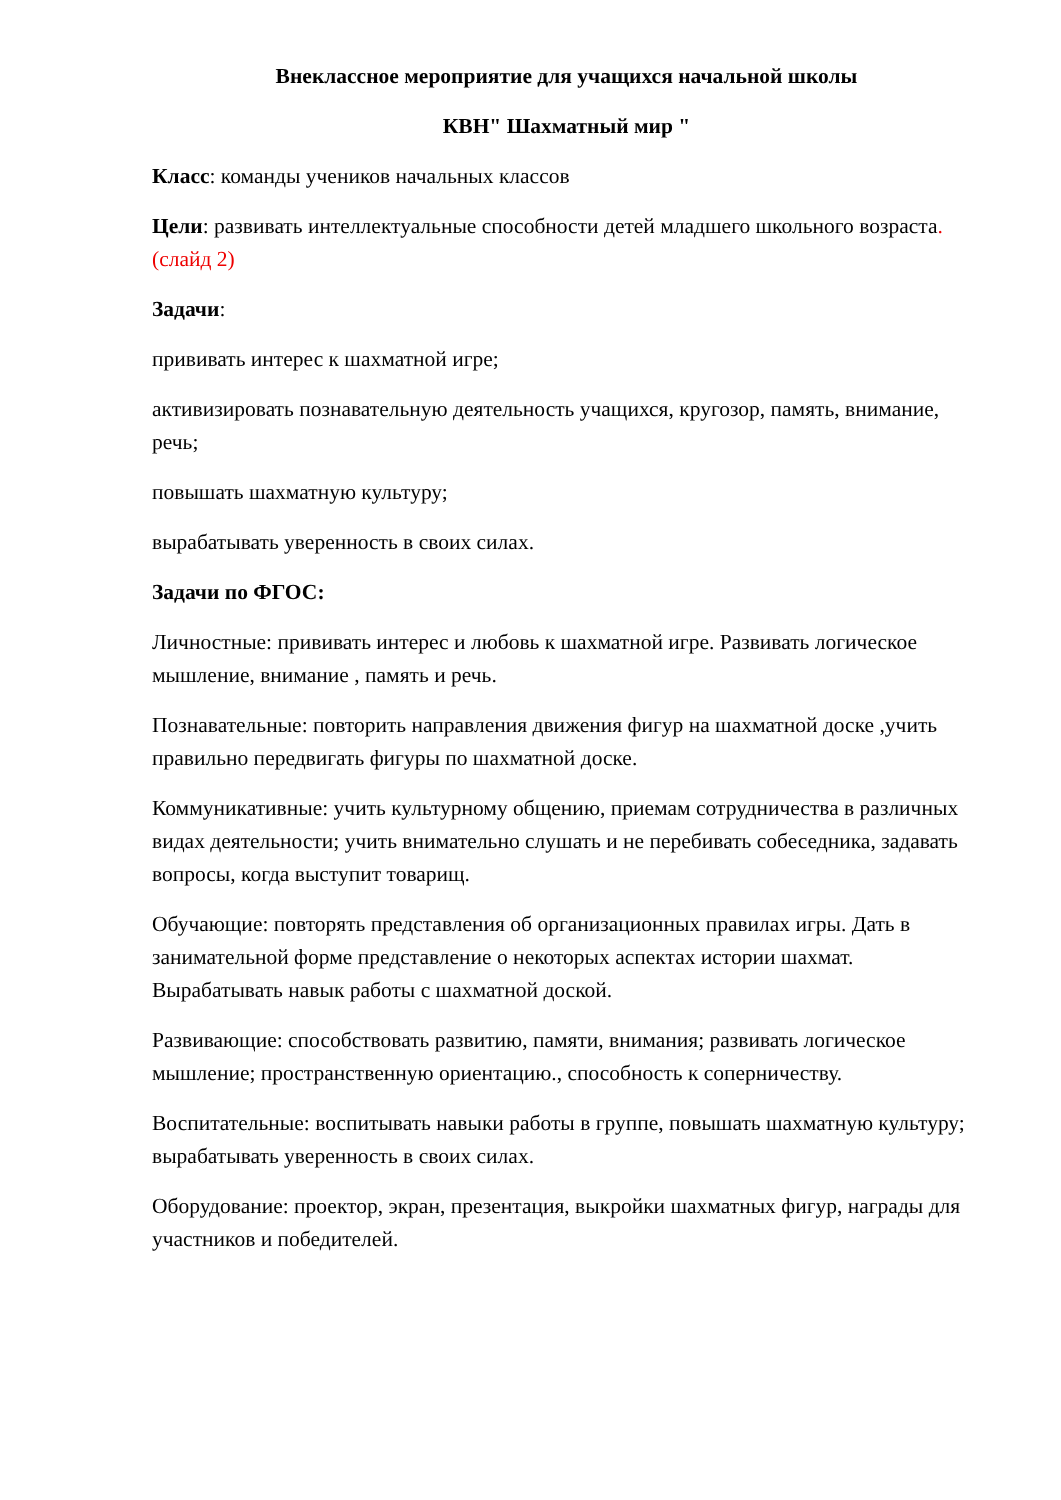Внеклассное мероприятие для учащихся начальной школы
КВН" Шахматный мир "
Класс: команды учеников начальных классов
Цели: развивать интеллектуальные способности детей младшего школьного возраста. (слайд 2)
Задачи:
прививать интерес к шахматной игре;
активизировать познавательную деятельность учащихся, кругозор, память, внимание, речь;
повышать шахматную культуру;
вырабатывать уверенность в своих силах.
Задачи по ФГОС:
Личностные: прививать интерес и любовь к шахматной игре. Развивать логическое мышление, внимание , память и речь.
Познавательные: повторить направления движения фигур на шахматной доске ,учить правильно передвигать фигуры по шахматной доске.
Коммуникативные: учить культурному общению, приемам сотрудничества в различных видах деятельности; учить внимательно слушать и не перебивать собеседника, задавать вопросы, когда выступит товарищ.
Обучающие: повторять представления об организационных правилах игры. Дать в занимательной форме представление о некоторых аспектах истории шахмат. Вырабатывать навык работы с шахматной доской.
Развивающие: способствовать развитию, памяти, внимания; развивать логическое мышление; пространственную ориентацию., способность к соперничеству.
Воспитательные: воспитывать навыки работы в группе, повышать шахматную культуру; вырабатывать уверенность в своих силах.
Оборудование: проектор, экран, презентация, выкройки шахматных фигур, награды для участников и победителей.